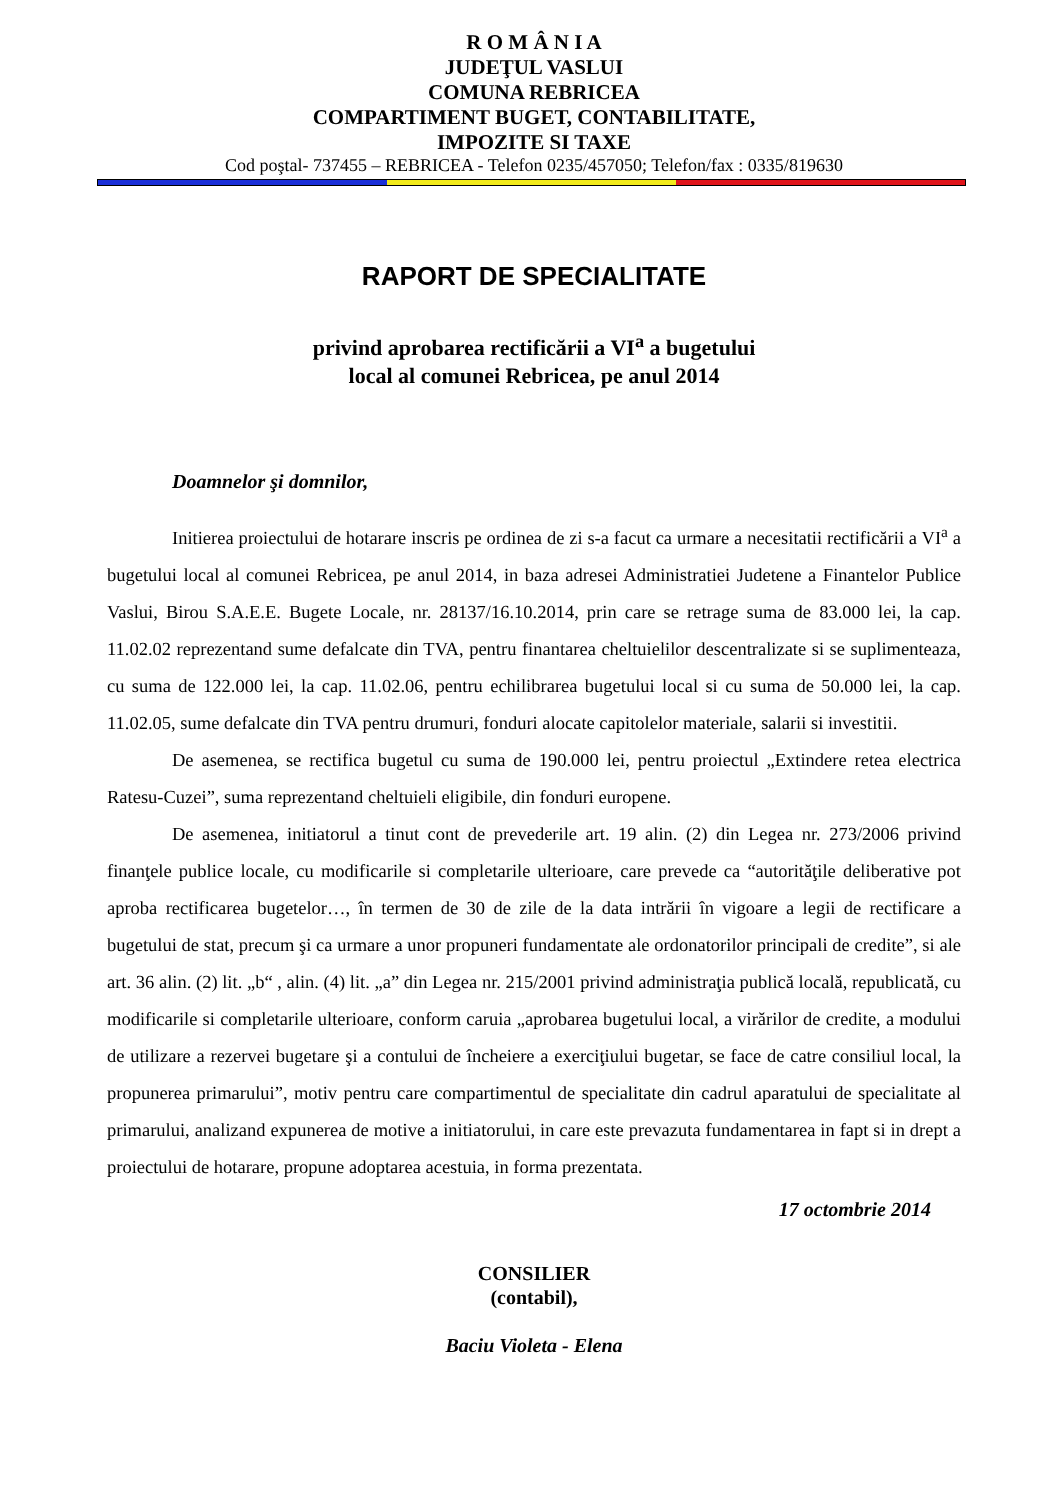R O M Â N I A
JUDEŢUL VASLUI
COMUNA REBRICEA
COMPARTIMENT BUGET, CONTABILITATE,
IMPOZITE SI TAXE
Cod poştal- 737455 – REBRICEA - Telefon 0235/457050; Telefon/fax : 0335/819630
RAPORT DE SPECIALITATE
privind aprobarea rectificării a VI<sup>a</sup> a bugetului
local al comunei Rebricea, pe anul 2014
Doamnelor şi domnilor,
Initierea proiectului de hotarare inscris pe ordinea de zi s-a facut ca urmare a necesitatii rectificării a VI<sup>a</sup> a bugetului local al comunei Rebricea, pe anul 2014, in baza adresei Administratiei Judetene a Finantelor Publice Vaslui, Birou S.A.E.E. Bugete Locale, nr. 28137/16.10.2014, prin care se retrage suma de 83.000 lei, la cap. 11.02.02 reprezentand sume defalcate din TVA, pentru finantarea cheltuielilor descentralizate si se suplimenteaza, cu suma de 122.000 lei, la cap. 11.02.06, pentru echilibrarea bugetului local si cu suma de 50.000 lei, la cap. 11.02.05, sume defalcate din TVA pentru drumuri, fonduri alocate capitolelor materiale, salarii si investitii.
De asemenea, se rectifica bugetul cu suma de 190.000 lei, pentru proiectul „Extindere retea electrica Ratesu-Cuzei”, suma reprezentand cheltuieli eligibile, din fonduri europene.
De asemenea, initiatorul a tinut cont de prevederile art. 19 alin. (2) din Legea nr. 273/2006 privind finanţele publice locale, cu modificarile si completarile ulterioare, care prevede ca “autorităţile deliberative pot aproba rectificarea bugetelor…, în termen de 30 de zile de la data intrării în vigoare a legii de rectificare a bugetului de stat, precum şi ca urmare a unor propuneri fundamentate ale ordonatorilor principali de credite”, si ale art. 36 alin. (2) lit. „b“ , alin. (4) lit. „a” din Legea nr. 215/2001 privind administraţia publică locală, republicată, cu modificarile si completarile ulterioare, conform caruia „aprobarea bugetului local, a virărilor de credite, a modului de utilizare a rezervei bugetare şi a contului de încheiere a exerciţiului bugetar, se face de catre consiliul local, la propunerea primarului”, motiv pentru care compartimentul de specialitate din cadrul aparatului de specialitate al primarului, analizand expunerea de motive a initiatorului, in care este prevazuta fundamentarea in fapt si in drept a proiectului de hotarare, propune adoptarea acestuia, in forma prezentata.
17 octombrie 2014
CONSILIER
(contabil),
Baciu Violeta - Elena